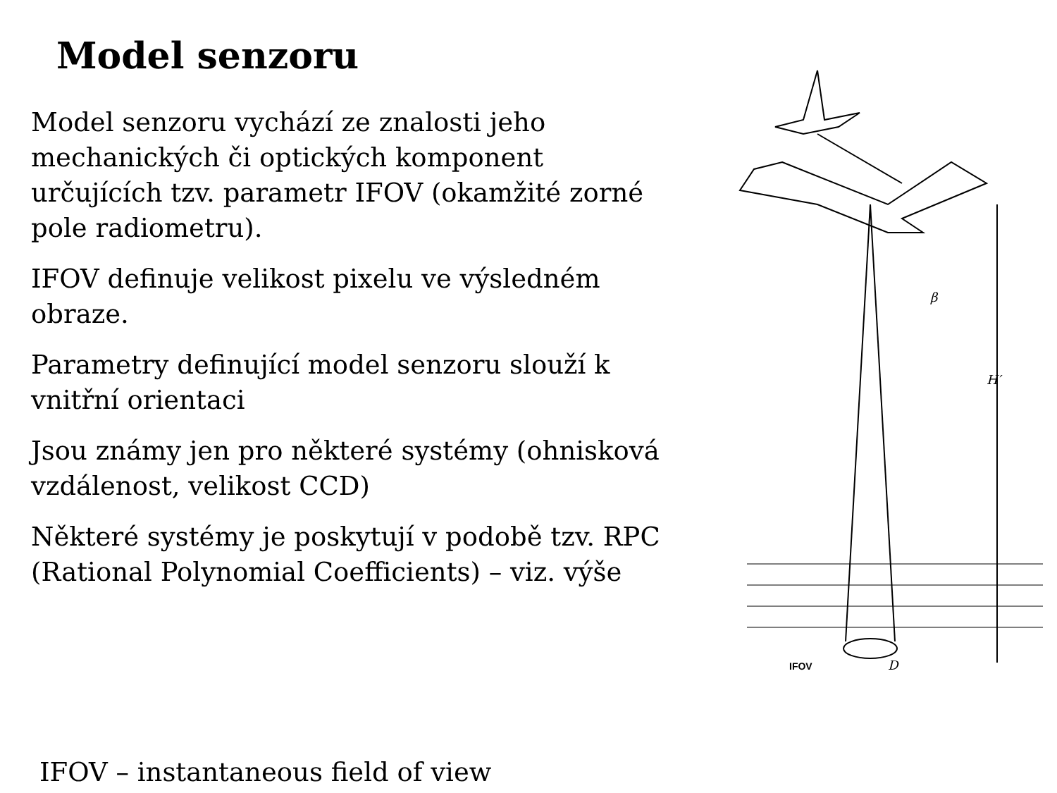Model senzoru
Model senzoru vychází ze znalosti jeho mechanických či optických komponent určujících tzv. parametr IFOV (okamžité zorné pole radiometru).
IFOV definuje velikost pixelu ve výsledném obraze.
Parametry definující model senzoru slouží k vnitřní orientaci
Jsou známy jen pro některé systémy (ohnisková vzdálenost, velikost CCD)
Některé systémy je poskytují v podobě tzv. RPC (Rational Polynomial Coefficients) – viz. výše
β
H′
IFOV
D
IFOV – instantaneous field of view